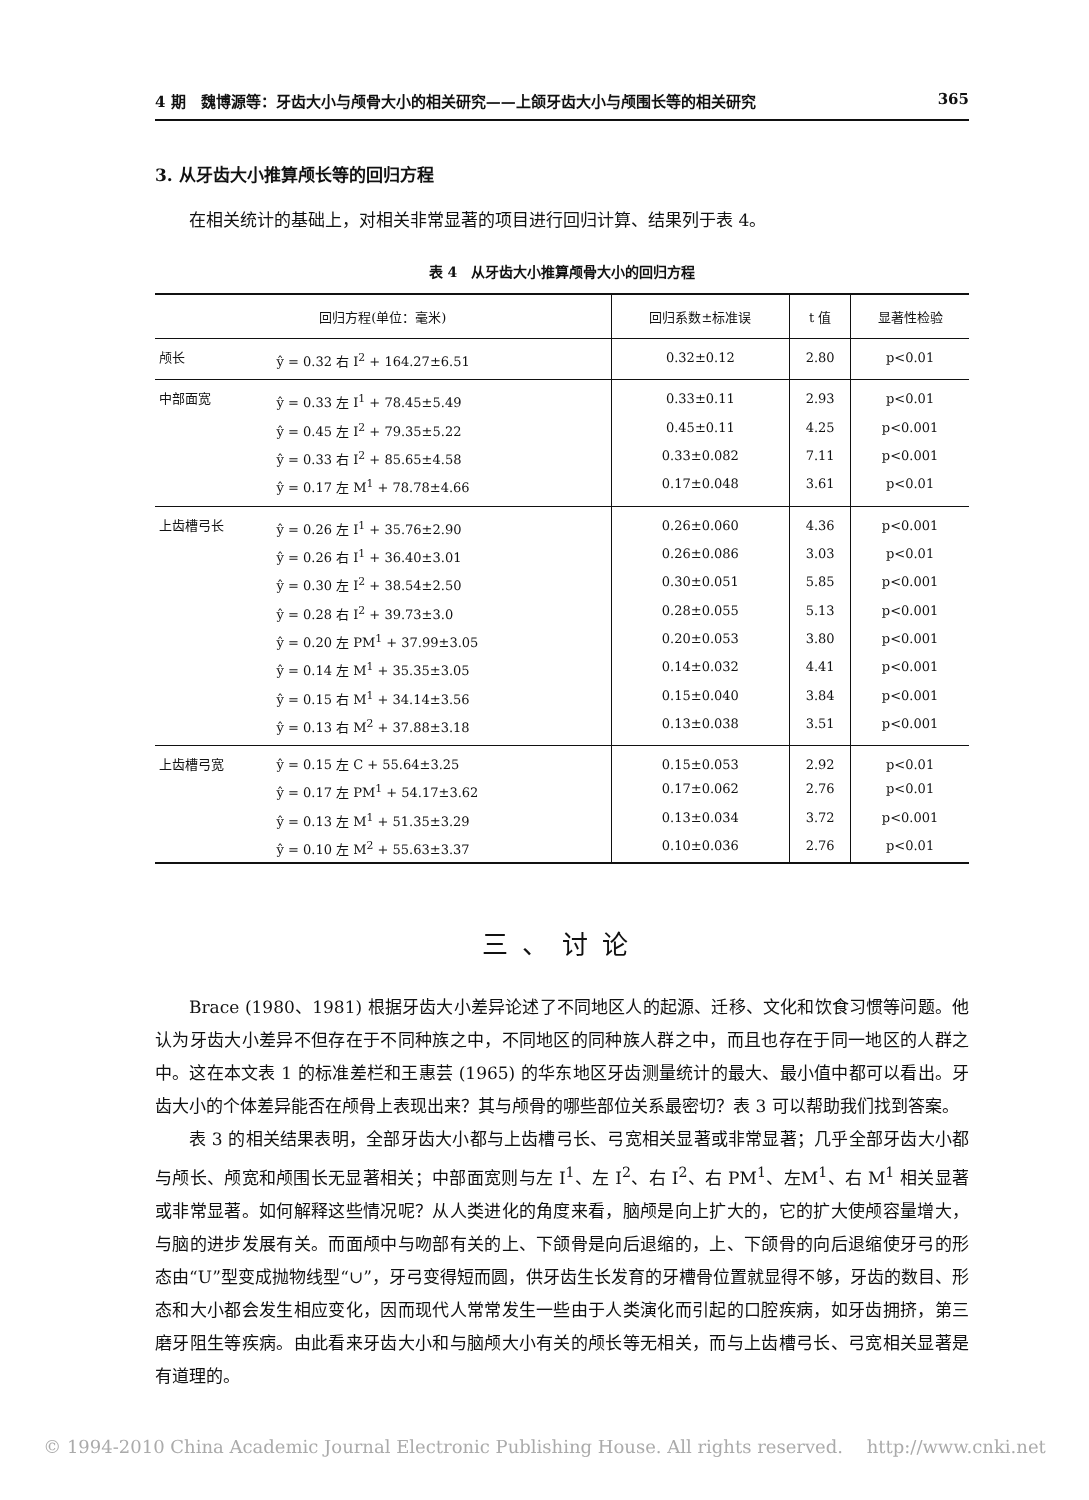4 期　魏博源等：牙齿大小与颅骨大小的相关研究——上颌牙齿大小与颅围长等的相关研究 365
3. 从牙齿大小推算颅长等的回归方程
在相关统计的基础上，对相关非常显著的项目进行回归计算、结果列于表 4。
表 4　从牙齿大小推算颅骨大小的回归方程
| 回归方程(单位：毫米) | | 回归系数±标准误 | t 值 | 显著性检验 |
| --- | --- | --- | --- | --- |
| 颅长 | ŷ = 0.32 右 I<sup>2</sup> + 164.27±6.51 | 0.32±0.12 | 2.80 | p<0.01 |
| 中部面宽 | ŷ = 0.33 左 I<sup>1</sup> + 78.45±5.49 | 0.33±0.11 | 2.93 | p<0.01 |
| | ŷ = 0.45 左 I<sup>2</sup> + 79.35±5.22 | 0.45±0.11 | 4.25 | p<0.001 |
| | ŷ = 0.33 右 I<sup>2</sup> + 85.65±4.58 | 0.33±0.082 | 7.11 | p<0.001 |
| | ŷ = 0.17 左 M<sup>1</sup> + 78.78±4.66 | 0.17±0.048 | 3.61 | p<0.01 |
| 上齿槽弓长 | ŷ = 0.26 左 I<sup>1</sup> + 35.76±2.90 | 0.26±0.060 | 4.36 | p<0.001 |
| | ŷ = 0.26 右 I<sup>1</sup> + 36.40±3.01 | 0.26±0.086 | 3.03 | p<0.01 |
| | ŷ = 0.30 左 I<sup>2</sup> + 38.54±2.50 | 0.30±0.051 | 5.85 | p<0.001 |
| | ŷ = 0.28 右 I<sup>2</sup> + 39.73±3.0 | 0.28±0.055 | 5.13 | p<0.001 |
| | ŷ = 0.20 左 PM<sup>1</sup> + 37.99±3.05 | 0.20±0.053 | 3.80 | p<0.001 |
| | ŷ = 0.14 左 M<sup>1</sup> + 35.35±3.05 | 0.14±0.032 | 4.41 | p<0.001 |
| | ŷ = 0.15 右 M<sup>1</sup> + 34.14±3.56 | 0.15±0.040 | 3.84 | p<0.001 |
| | ŷ = 0.13 右 M<sup>2</sup> + 37.88±3.18 | 0.13±0.038 | 3.51 | p<0.001 |
| 上齿槽弓宽 | ŷ = 0.15 左 C + 55.64±3.25 | 0.15±0.053 | 2.92 | p<0.01 |
| | ŷ = 0.17 左 PM<sup>1</sup> + 54.17±3.62 | 0.17±0.062 | 2.76 | p<0.01 |
| | ŷ = 0.13 左 M<sup>1</sup> + 51.35±3.29 | 0.13±0.034 | 3.72 | p<0.001 |
| | ŷ = 0.10 左 M<sup>2</sup> + 55.63±3.37 | 0.10±0.036 | 2.76 | p<0.01 |
三、讨论
Brace (1980、1981) 根据牙齿大小差异论述了不同地区人的起源、迁移、文化和饮食习惯等问题。他认为牙齿大小差异不但存在于不同种族之中，不同地区的同种族人群之中，而且也存在于同一地区的人群之中。这在本文表 1 的标准差栏和王惠芸 (1965) 的华东地区牙齿测量统计的最大、最小值中都可以看出。牙齿大小的个体差异能否在颅骨上表现出来？其与颅骨的哪些部位关系最密切？表 3 可以帮助我们找到答案。
表 3 的相关结果表明，全部牙齿大小都与上齿槽弓长、弓宽相关显著或非常显著；几乎全部牙齿大小都与颅长、颅宽和颅围长无显著相关；中部面宽则与左 I<sup>1</sup>、左 I<sup>2</sup>、右 I<sup>2</sup>、右 PM<sup>1</sup>、左M<sup>1</sup>、右 M<sup>1</sup> 相关显著或非常显著。如何解释这些情况呢？从人类进化的角度来看，脑颅是向上扩大的，它的扩大使颅容量增大，与脑的进步发展有关。而面颅中与吻部有关的上、下颌骨是向后退缩的，上、下颌骨的向后退缩使牙弓的形态由“U”型变成抛物线型“∪”，牙弓变得短而圆，供牙齿生长发育的牙槽骨位置就显得不够，牙齿的数目、形态和大小都会发生相应变化，因而现代人常常发生一些由于人类演化而引起的口腔疾病，如牙齿拥挤，第三磨牙阻生等疾病。由此看来牙齿大小和与脑颅大小有关的颅长等无相关，而与上齿槽弓长、弓宽相关显著是有道理的。
© 1994-2010 China Academic Journal Electronic Publishing House. All rights reserved.　 http://www.cnki.net